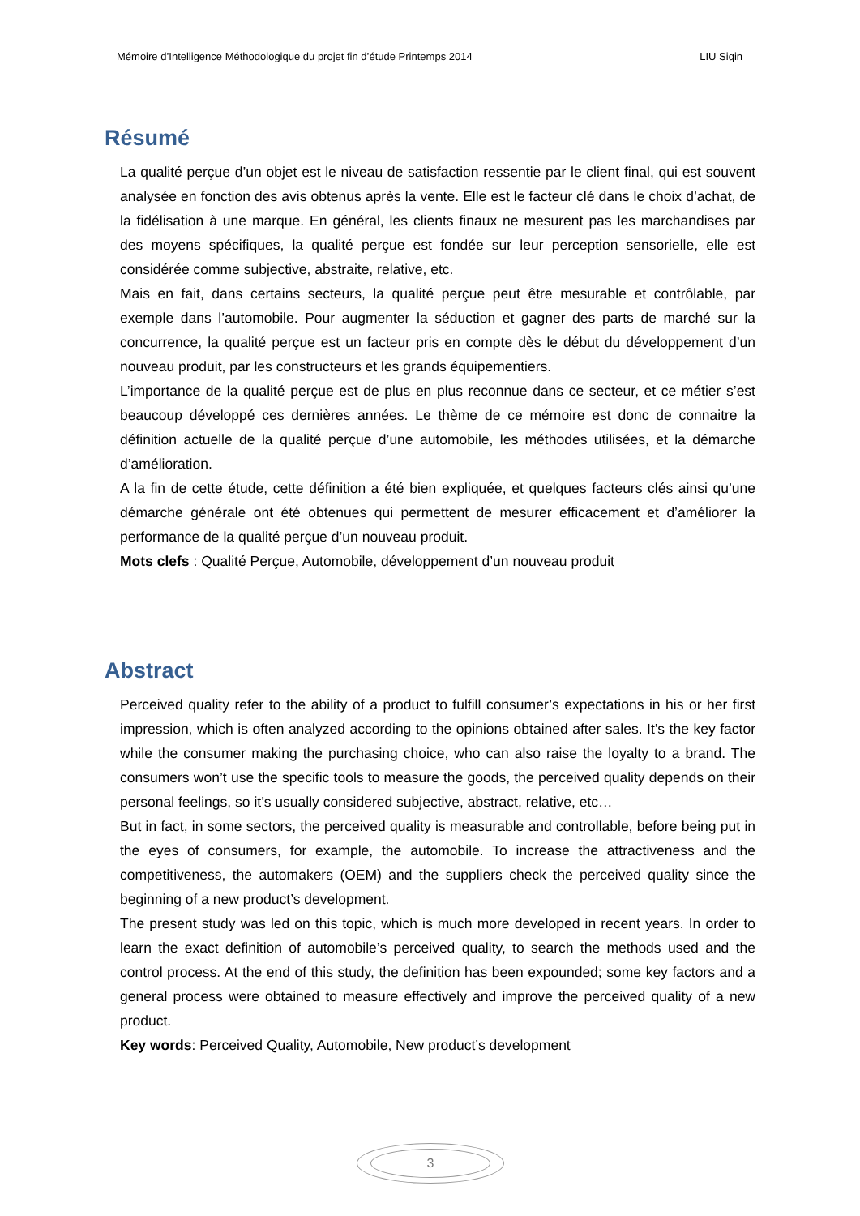Mémoire d’Intelligence Méthodologique du projet fin d’étude Printemps 2014 LIU Siqin
Résumé
La qualité perçue d’un objet est le niveau de satisfaction ressentie par le client final, qui est souvent analysée en fonction des avis obtenus après la vente. Elle est le facteur clé dans le choix d’achat, de la fidélisation à une marque. En général, les clients finaux ne mesurent pas les marchandises par des moyens spécifiques, la qualité perçue est fondée sur leur perception sensorielle, elle est considérée comme subjective, abstraite, relative, etc.
Mais en fait, dans certains secteurs, la qualité perçue peut être mesurable et contrôlable, par exemple dans l’automobile. Pour augmenter la séduction et gagner des parts de marché sur la concurrence, la qualité perçue est un facteur pris en compte dès le début du développement d’un nouveau produit, par les constructeurs et les grands équipementiers.
L’importance de la qualité perçue est de plus en plus reconnue dans ce secteur, et ce métier s’est beaucoup développé ces dernières années. Le thème de ce mémoire est donc de connaitre la définition actuelle de la qualité perçue d’une automobile, les méthodes utilisées, et la démarche d’amélioration.
A la fin de cette étude, cette définition a été bien expliquée, et quelques facteurs clés ainsi qu’une démarche générale ont été obtenues qui permettent de mesurer efficacement et d’améliorer la performance de la qualité perçue d’un nouveau produit.
Mots clefs : Qualité Perçue, Automobile, développement d’un nouveau produit
Abstract
Perceived quality refer to the ability of a product to fulfill consumer’s expectations in his or her first impression, which is often analyzed according to the opinions obtained after sales. It’s the key factor while the consumer making the purchasing choice, who can also raise the loyalty to a brand. The consumers won’t use the specific tools to measure the goods, the perceived quality depends on their personal feelings, so it’s usually considered subjective, abstract, relative, etc…
But in fact, in some sectors, the perceived quality is measurable and controllable, before being put in the eyes of consumers, for example, the automobile. To increase the attractiveness and the competitiveness, the automakers (OEM) and the suppliers check the perceived quality since the beginning of a new product’s development.
The present study was led on this topic, which is much more developed in recent years. In order to learn the exact definition of automobile’s perceived quality, to search the methods used and the control process. At the end of this study, the definition has been expounded; some key factors and a general process were obtained to measure effectively and improve the perceived quality of a new product.
Key words: Perceived Quality, Automobile, New product’s development
3